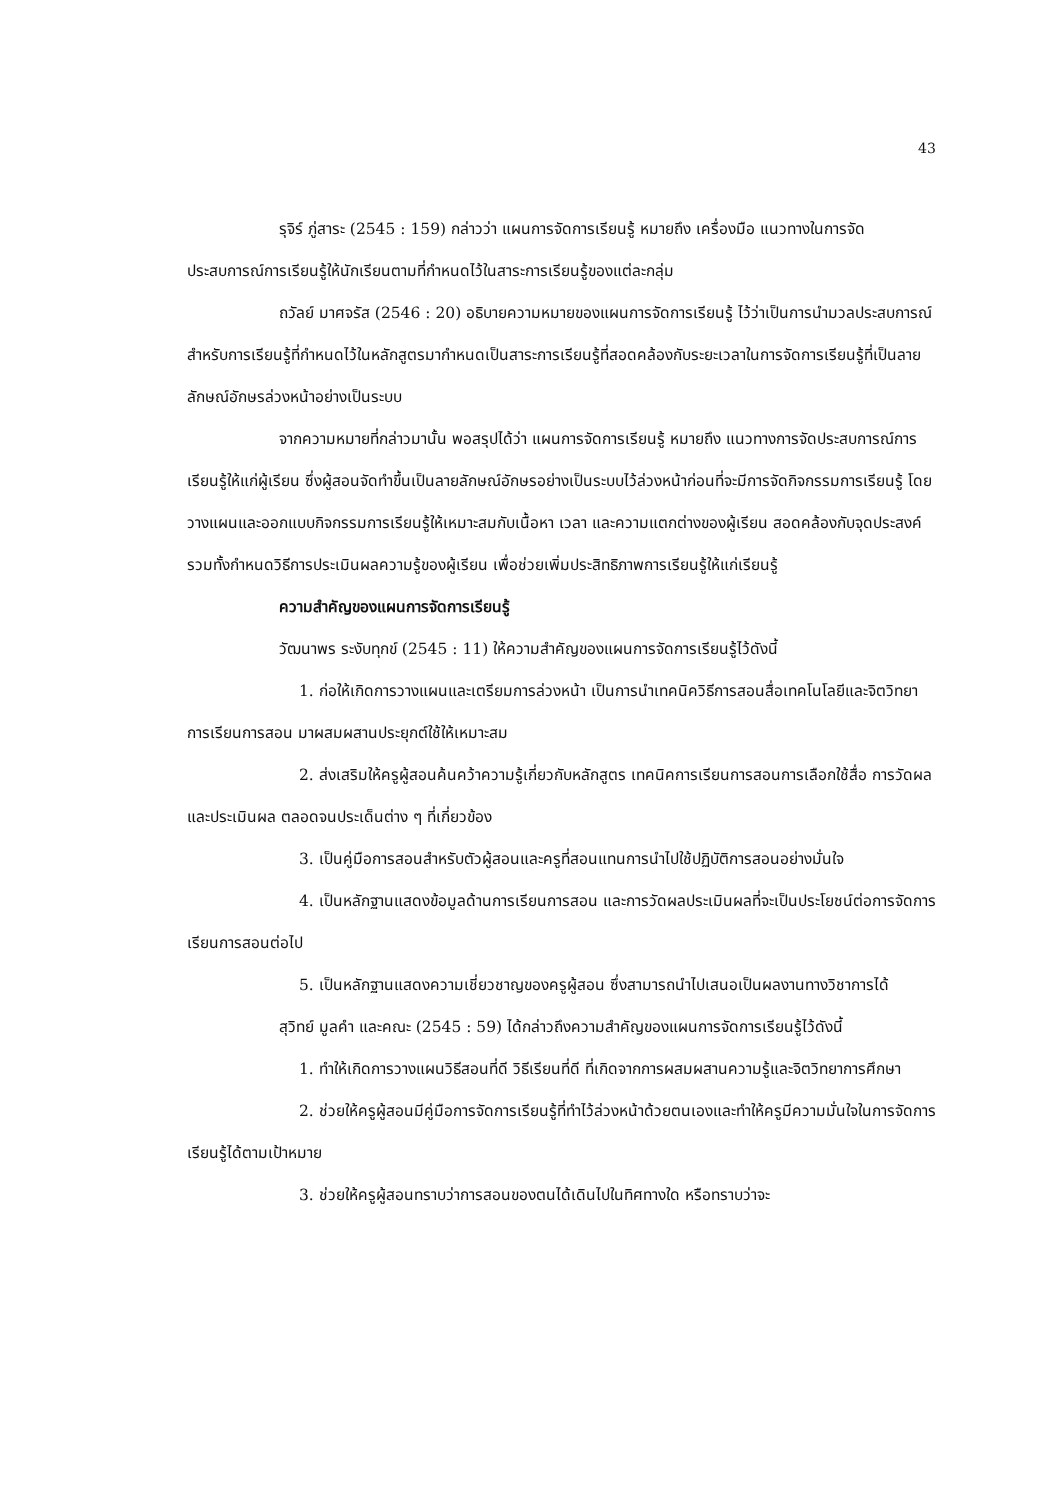43
รุจิร์ ภู่สาระ (2545 : 159) กล่าวว่า แผนการจัดการเรียนรู้ หมายถึง เครื่องมือ แนวทางในการจัดประสบการณ์การเรียนรู้ให้นักเรียนตามที่กำหนดไว้ในสาระการเรียนรู้ของแต่ละกลุ่ม
ถวัลย์ มาศจรัส (2546 : 20) อธิบายความหมายของแผนการจัดการเรียนรู้ ไว้ว่าเป็นการนำมวลประสบการณ์สำหรับการเรียนรู้ที่กำหนดไว้ในหลักสูตรมากำหนดเป็นสาระการเรียนรู้ที่สอดคล้องกับระยะเวลาในการจัดการเรียนรู้ที่เป็นลายลักษณ์อักษรล่วงหน้าอย่างเป็นระบบ
จากความหมายที่กล่าวมานั้น พอสรุปได้ว่า แผนการจัดการเรียนรู้ หมายถึง แนวทางการจัดประสบการณ์การเรียนรู้ให้แก่ผู้เรียน ซึ่งผู้สอนจัดทำขึ้นเป็นลายลักษณ์อักษรอย่างเป็นระบบไว้ล่วงหน้าก่อนที่จะมีการจัดกิจกรรมการเรียนรู้ โดยวางแผนและออกแบบกิจกรรมการเรียนรู้ให้เหมาะสมกับเนื้อหา เวลา และความแตกต่างของผู้เรียน สอดคล้องกับจุดประสงค์ รวมทั้งกำหนดวิธีการประเมินผลความรู้ของผู้เรียน เพื่อช่วยเพิ่มประสิทธิภาพการเรียนรู้ให้แก่เรียนรู้
ความสำคัญของแผนการจัดการเรียนรู้
วัฒนาพร ระงับทุกข์ (2545 : 11) ให้ความสำคัญของแผนการจัดการเรียนรู้ไว้ดังนี้
1. ก่อให้เกิดการวางแผนและเตรียมการล่วงหน้า เป็นการนำเทคนิควิธีการสอนสื่อเทคโนโลยีและจิตวิทยาการเรียนการสอน มาผสมผสานประยุกต์ใช้ให้เหมาะสม
2. ส่งเสริมให้ครูผู้สอนค้นคว้าความรู้เกี่ยวกับหลักสูตร เทคนิคการเรียนการสอนการเลือกใช้สื่อ การวัดผลและประเมินผล ตลอดจนประเด็นต่าง ๆ ที่เกี่ยวข้อง
3. เป็นคู่มือการสอนสำหรับตัวผู้สอนและครูที่สอนแทนการนำไปใช้ปฏิบัติการสอนอย่างมั่นใจ
4. เป็นหลักฐานแสดงข้อมูลด้านการเรียนการสอน และการวัดผลประเมินผลที่จะเป็นประโยชน์ต่อการจัดการเรียนการสอนต่อไป
5. เป็นหลักฐานแสดงความเชี่ยวชาญของครูผู้สอน ซึ่งสามารถนำไปเสนอเป็นผลงานทางวิชาการได้
สุวิทย์ มูลคำ และคณะ (2545 : 59) ได้กล่าวถึงความสำคัญของแผนการจัดการเรียนรู้ไว้ดังนี้
1. ทำให้เกิดการวางแผนวิธีสอนที่ดี วิธีเรียนที่ดี ที่เกิดจากการผสมผสานความรู้และจิตวิทยาการศึกษา
2. ช่วยให้ครูผู้สอนมีคู่มือการจัดการเรียนรู้ที่ทำไว้ล่วงหน้าด้วยตนเองและทำให้ครูมีความมั่นใจในการจัดการเรียนรู้ได้ตามเป้าหมาย
3. ช่วยให้ครูผู้สอนทราบว่าการสอนของตนได้เดินไปในทิศทางใด หรือทราบว่าจะ